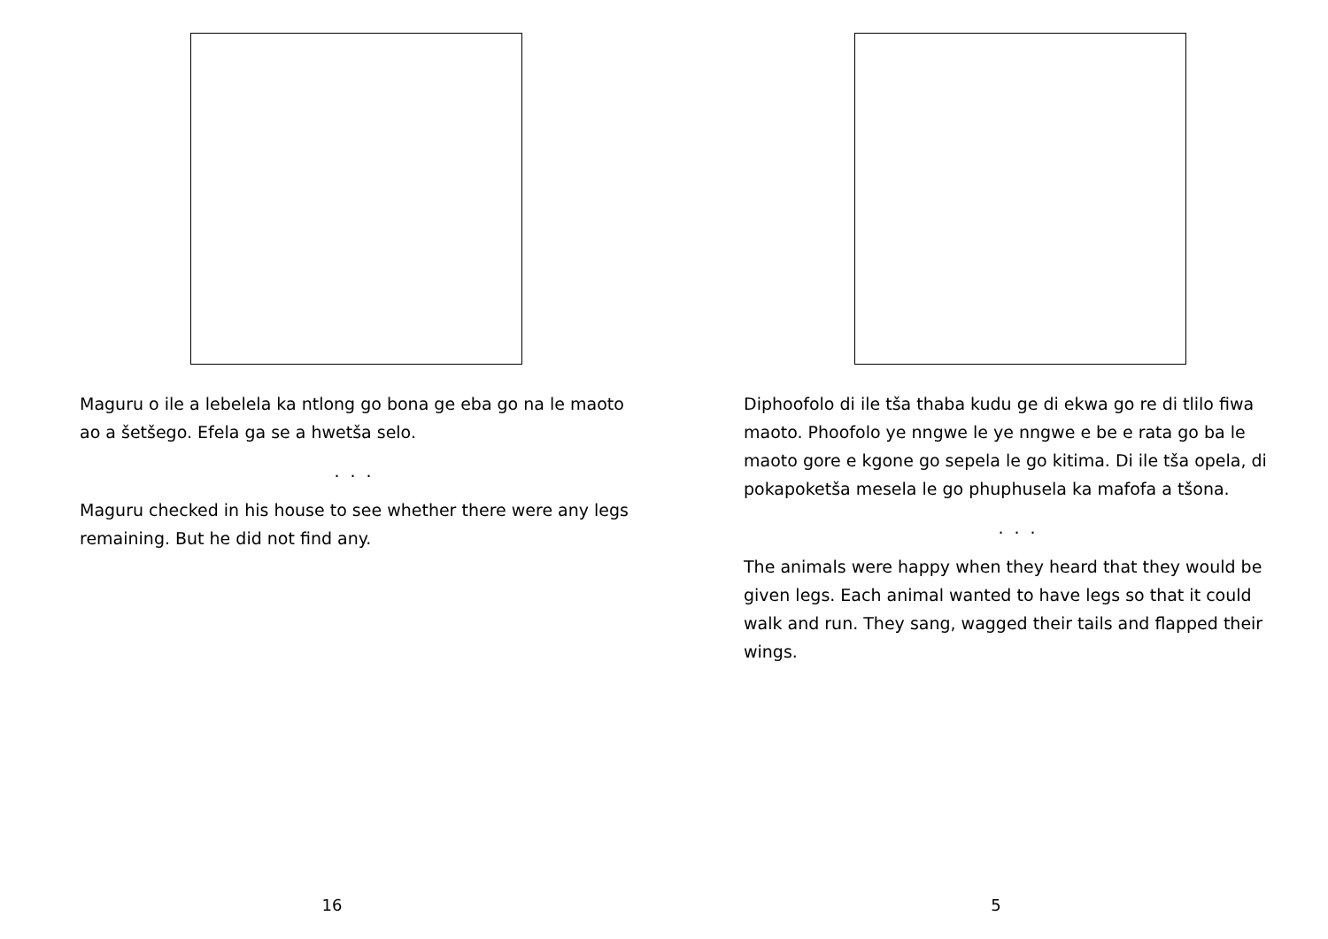Maguru o ile a lebelela ka ntlong go bona ge eba go na le maoto ao a šetšego. Efela ga se a hwetša selo.
. . .
Maguru checked in his house to see whether there were any legs remaining. But he did not find any.
16
Diphoofolo di ile tša thaba kudu ge di ekwa go re di tlilo fiwa maoto. Phoofolo ye nngwe le ye nngwe e be e rata go ba le maoto gore e kgone go sepela le go kitima. Di ile tša opela, di pokapoketša mesela le go phuphusela ka mafofa a tšona.
. . .
The animals were happy when they heard that they would be given legs. Each animal wanted to have legs so that it could walk and run. They sang, wagged their tails and flapped their wings.
5